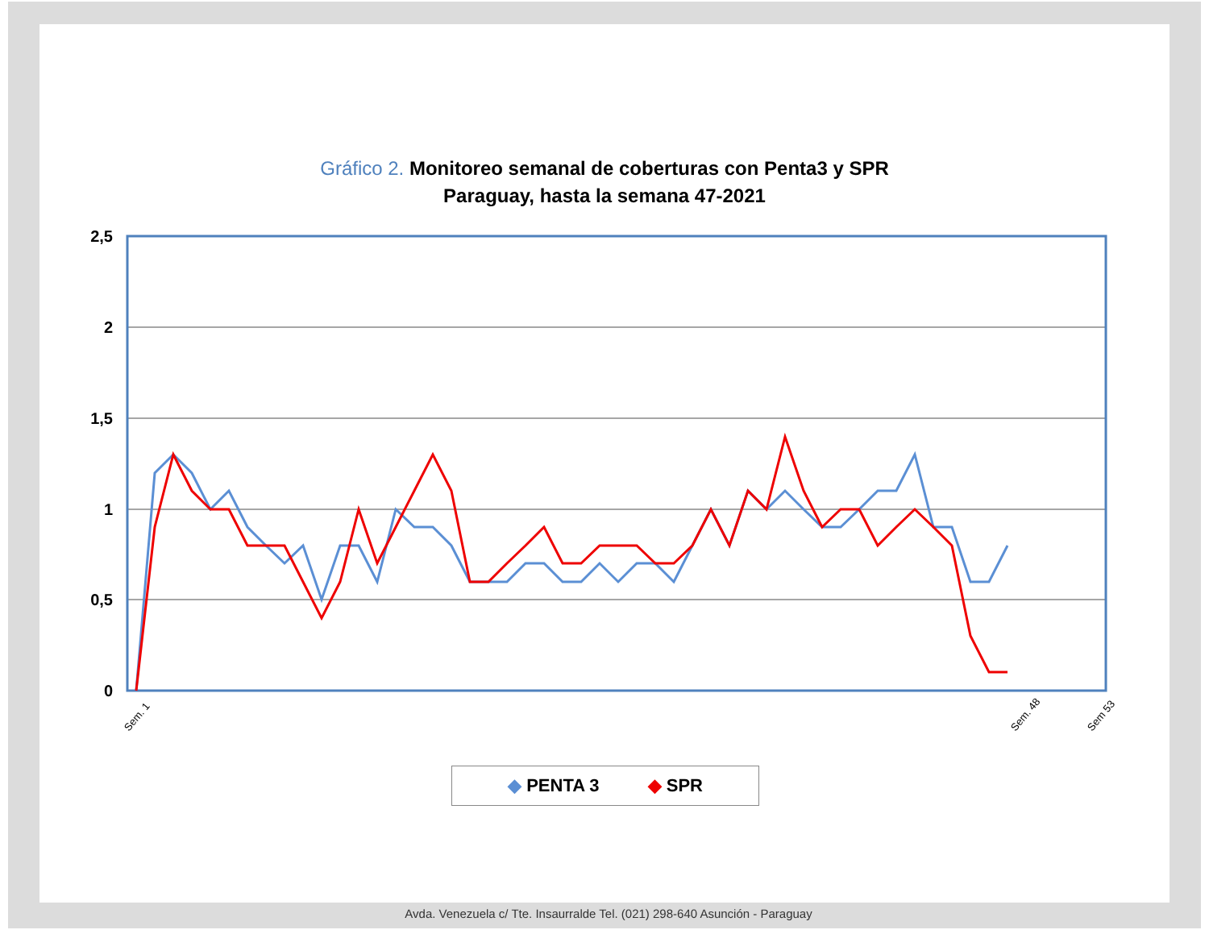Gráfico 2. Monitoreo semanal de coberturas con Penta3 y SPR
Paraguay, hasta la semana 47-2021
2,5
2
1,5
1
0,5
0
Sem. 1
Sem. 48
Sem 53
◆ PENTA 3 ◆ SPR
Avda. Venezuela c/ Tte. Insaurralde Tel. (021) 298-640 Asunción - Paraguay